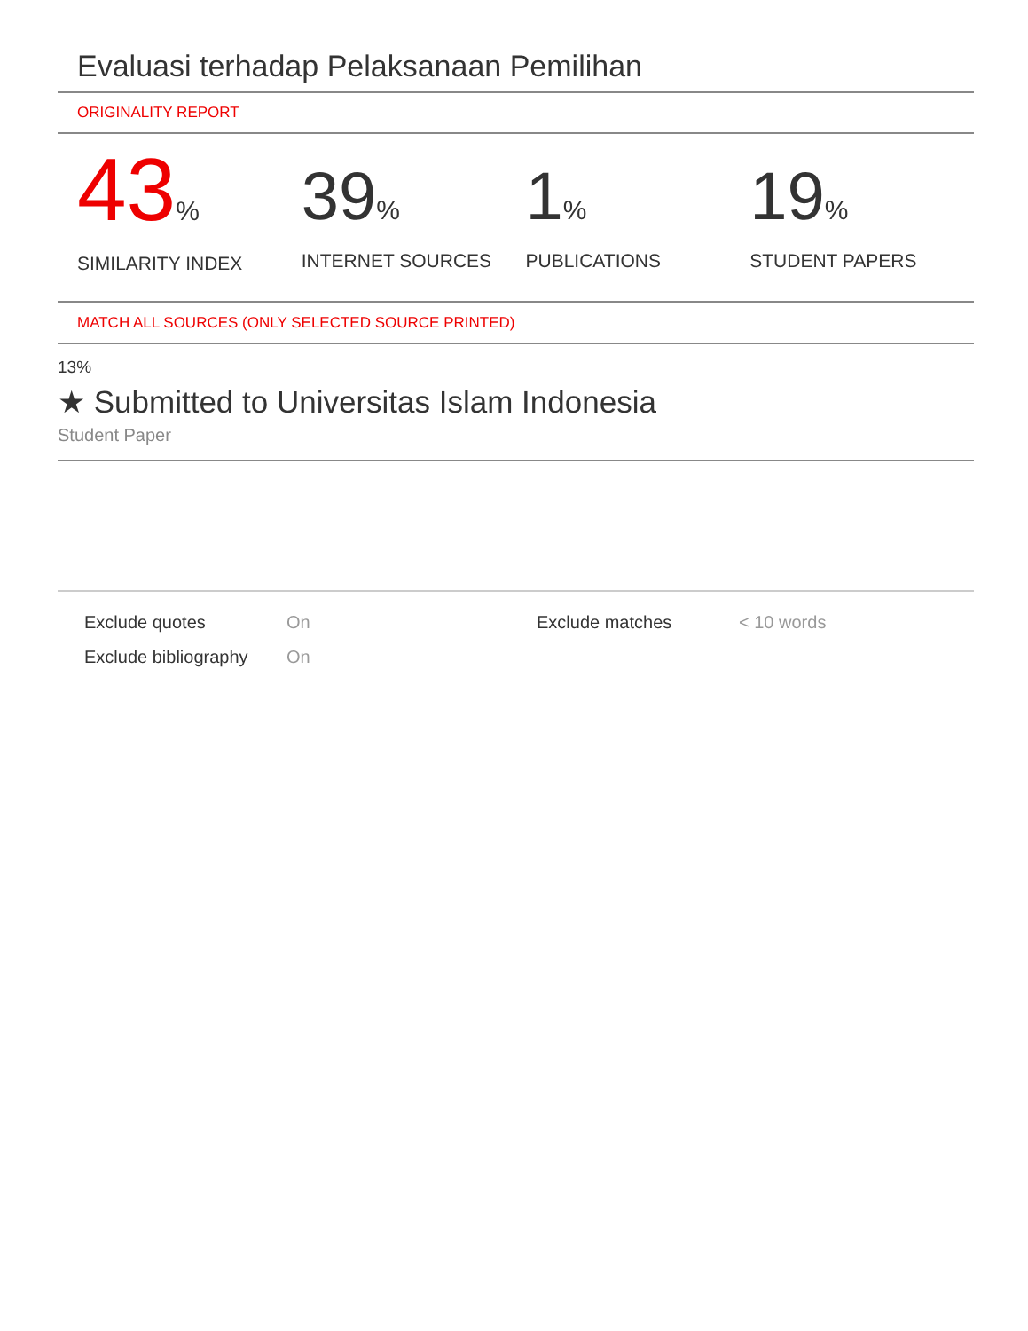Evaluasi terhadap Pelaksanaan Pemilihan
ORIGINALITY REPORT
43%
SIMILARITY INDEX
39%
INTERNET SOURCES
1%
PUBLICATIONS
19%
STUDENT PAPERS
MATCH ALL SOURCES (ONLY SELECTED SOURCE PRINTED)
13%
★ Submitted to Universitas Islam Indonesia
Student Paper
| Exclude quotes | On | Exclude matches | < 10 words |
| Exclude bibliography | On | | |